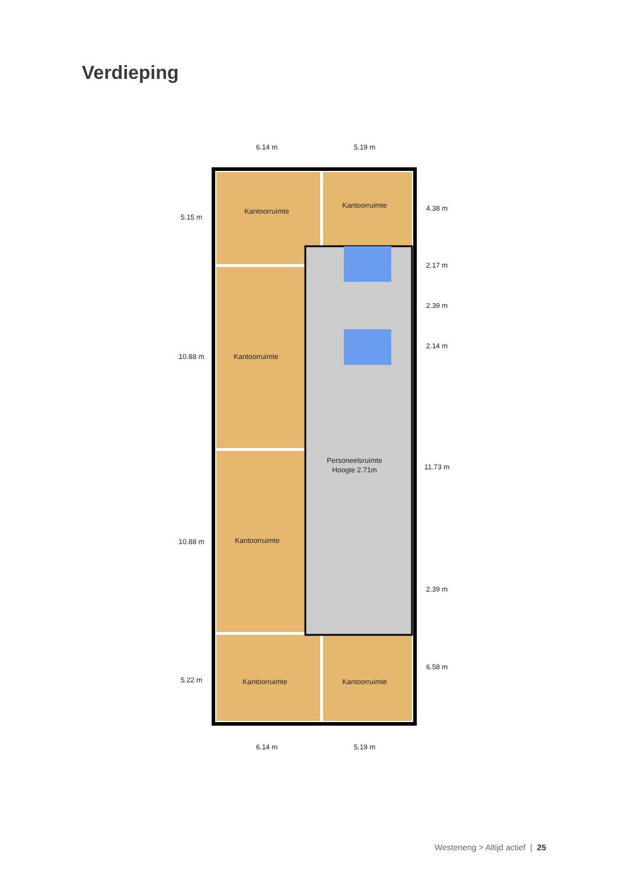Verdieping
Kantoorruimte
Kantoorruimte
Kantoorruimte
Kantoorruimte
Kantoorruimte
Kantoorruimte
Personeelsruimte
Hoogte 2.71m
6.14 m
5.19 m
6.14 m
5.19 m
5.15 m
10.88 m
10.88 m
5.22 m
4.38 m
2.17 m
2.39 m
2.14 m
11.73 m
2.39 m
6.58 m
Westeneng > Altijd actief | 25